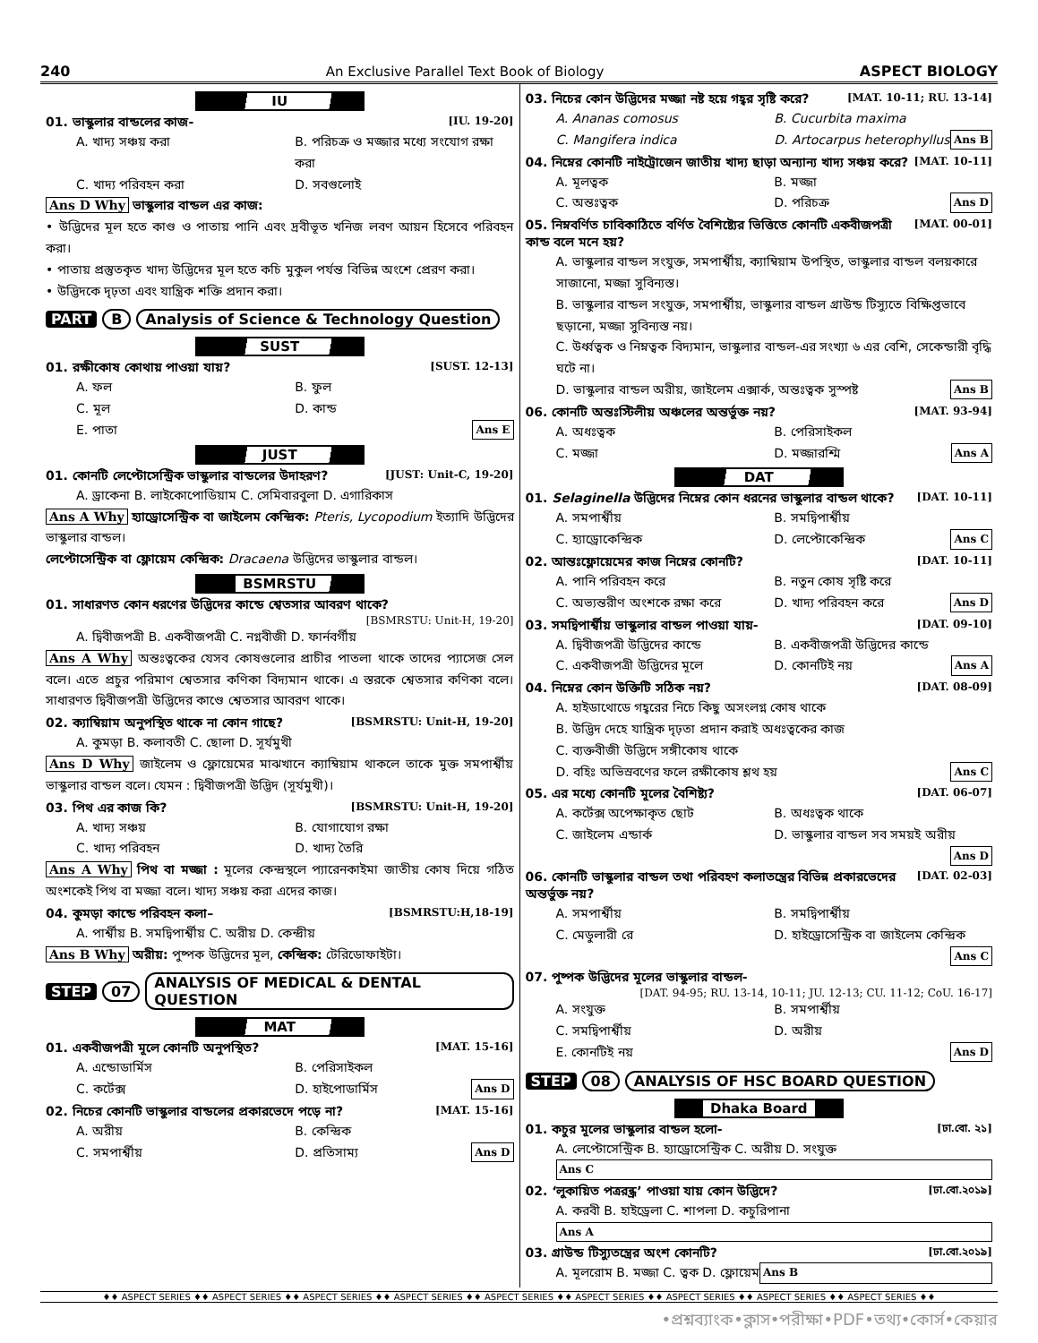240 An Exclusive Parallel Text Book of Biology ASPECT BIOLOGY
IU
01. ভাস্কুলার বান্ডলের কাজ- [IU. 19-20]
A. খাদ্য সঞ্চয় করা B. পরিচক্র ও মজ্জার মধ্যে সংযোগ রক্ষা করা C. খাদ্য পরিবহন করা D. সবগুলোই
Ans D Why ভাস্কুলার বান্ডল এর কাজ:
• উদ্ভিদের মূল হতে কাণ্ড ও পাতায় পানি এবং দ্রবীভূত খনিজ লবণ আয়ন হিসেবে পরিবহন করা।
• পাতায় প্রস্তুতকৃত খাদ্য উদ্ভিদের মূল হতে কচি মুকুল পর্যন্ত বিভিন্ন অংশে প্রেরণ করা।
• উদ্ভিদকে দৃঢ়তা এবং যান্ত্রিক শক্তি প্রদান করা।
PART B Analysis of Science & Technology Question
SUST
01. রক্ষীকোষ কোথায় পাওয়া যায়? [SUST. 12-13]
A. ফল B. ফুল C. মূল D. কান্ড E. পাতা Ans E
JUST
01. কোনটি লেপ্টোসেন্ট্রিক ভাস্কুলার বান্ডলের উদাহরণ? [JUST: Unit-C, 19-20]
A. ড্রাকেনা B. লাইকোপোডিয়াম C. সেমিবারবুলা D. এগারিকাস
Ans A Why হ্যাড্রোসেন্ট্রিক বা জাইলেম কেন্দ্রিক: Pteris, Lycopodium ইত্যাদি উদ্ভিদের ভাস্কুলার বান্ডল।
লেপ্টোসেন্ট্রিক বা ফ্লোয়েম কেন্দ্রিক: Dracaena উদ্ভিদের ভাস্কুলার বান্ডল।
BSMRSTU
01. সাধারণত কোন ধরণের উদ্ভিদের কান্ডে শ্বেতসার আবরণ থাকে?
[BSMRSTU: Unit-H, 19-20]
A. দ্বিবীজপত্রী B. একবীজপত্রী C. নগ্নবীজী D. ফার্নবর্গীয়
Ans A Why অন্তঃত্বকের যেসব কোষগুলোর প্রাচীর পাতলা থাকে তাদের প্যাসেজ সেল বলে। এতে প্রচুর পরিমাণ শ্বেতসার কণিকা বিদ্যমান থাকে। এ স্তরকে শ্বেতসার কণিকা বলে। সাধারণত দ্বিবীজপত্রী উদ্ভিদের কাণ্ডে শ্বেতসার আবরণ থাকে।
02. ক্যাম্বিয়াম অনুপস্থিত থাকে না কোন গাছে? [BSMRSTU: Unit-H, 19-20]
A. কুমড়া B. কলাবতী C. ছোলা D. সূর্যমুখী
Ans D Why জাইলেম ও ফ্লোয়েমের মাঝখানে ক্যাম্বিয়াম থাকলে তাকে মুক্ত সমপার্শ্বীয় ভাস্কুলার বান্ডল বলে। যেমন : দ্বিবীজপত্রী উদ্ভিদ (সূর্যমুখী)।
03. পিথ এর কাজ কি? [BSMRSTU: Unit-H, 19-20]
A. খাদ্য সঞ্চয় B. যোগাযোগ রক্ষা C. খাদ্য পরিবহন D. খাদ্য তৈরি
Ans A Why পিথ বা মজ্জা : মূলের কেন্দ্রস্থলে প্যারেনকাইমা জাতীয় কোষ দিয়ে গঠিত অংশকেই পিথ বা মজ্জা বলে। খাদ্য সঞ্চয় করা এদের কাজ।
04. কুমড়া কান্ডে পরিবহন কলা– [BSMRSTU:H,18-19]
A. পার্শ্বীয় B. সমদ্বিপার্শ্বীয় C. অরীয় D. কেন্দ্রীয়
Ans B Why অরীয়: পুষ্পক উদ্ভিদের মূল, কেন্দ্রিক: টেরিডোফাইটা।
STEP 07 ANALYSIS OF MEDICAL & DENTAL QUESTION
MAT
01. একবীজপত্রী মূলে কোনটি অনুপস্থিত? [MAT. 15-16]
A. এন্ডোডার্মিস B. পেরিসাইকল C. কর্টেক্স D. হাইপোডার্মিস Ans D
02. নিচের কোনটি ভাস্কুলার বান্ডলের প্রকারভেদে পড়ে না? [MAT. 15-16]
A. অরীয় B. কেন্দ্রিক C. সমপার্শ্বীয় D. প্রতিসাম্য Ans D
03. নিচের কোন উদ্ভিদের মজ্জা নষ্ট হয়ে গহ্বর সৃষ্টি করে? [MAT. 10-11; RU. 13-14]
A. Ananas comosus B. Cucurbita maxima C. Mangifera indica D. Artocarpus heterophyllus Ans B
04. নিম্নের কোনটি নাইট্রোজেন জাতীয় খাদ্য ছাড়া অন্যান্য খাদ্য সঞ্চয় করে? [MAT. 10-11]
A. মূলত্বক B. মজ্জা C. অন্তঃত্বক D. পরিচক্র Ans D
05. নিম্নবর্ণিত চাবিকাঠিতে বর্ণিত বৈশিষ্ট্যের ভিত্তিতে কোনটি একবীজপত্রী কান্ড বলে মনে হয়? [MAT. 00-01]
A. ভাস্কুলার বান্ডল সংযুক্ত, সমপার্শ্বীয়, ক্যাম্বিয়াম উপস্থিত, ভাস্কুলার বান্ডল বলয়কারে সাজানো, মজ্জা সুবিন্যস্ত।
B. ভাস্কুলার বান্ডল সংযুক্ত, সমপার্শ্বীয়, ভাস্কুলার বান্ডল গ্রাউন্ড টিস্যুতে বিক্ষিপ্তভাবে ছড়ানো, মজ্জা সুবিন্যস্ত নয়।
C. উর্ধ্বত্বক ও নিম্নত্বক বিদ্যমান, ভাস্কুলার বান্ডল-এর সংখ্যা ৬ এর বেশি, সেকেন্ডারী বৃদ্ধি ঘটে না।
D. ভাস্কুলার বান্ডল অরীয়, জাইলেম এক্সার্ক, অন্তঃত্বক সুস্পষ্ট Ans B
06. কোনটি অন্তঃস্টিলীয় অঞ্চলের অন্তর্ভুক্ত নয়? [MAT. 93-94]
A. অধঃত্বক B. পেরিসাইকল C. মজ্জা D. মজ্জারশ্মি Ans A
DAT
01. Selaginella উদ্ভিদের নিম্নের কোন ধরনের ভাস্কুলার বান্ডল থাকে? [DAT. 10-11]
A. সমপার্শ্বীয় B. সমদ্বিপার্শ্বীয় C. হ্যাড্রোকেন্দ্রিক D. লেপ্টোকেন্দ্রিক Ans C
02. আন্তঃফ্লোয়েমের কাজ নিম্নের কোনটি? [DAT. 10-11]
A. পানি পরিবহন করে B. নতুন কোষ সৃষ্টি করে C. অভ্যন্তরীণ অংশকে রক্ষা করে D. খাদ্য পরিবহন করে Ans D
03. সমদ্বিপার্শ্বীয় ভাস্কুলার বান্ডল পাওয়া যায়- [DAT. 09-10]
A. দ্বিবীজপত্রী উদ্ভিদের কান্ডে B. একবীজপত্রী উদ্ভিদের কান্ডে C. একবীজপত্রী উদ্ভিদের মূলে D. কোনটিই নয় Ans A
04. নিম্নের কোন উক্তিটি সঠিক নয়? [DAT. 08-09]
A. হাইডাথোডে গহ্বরের নিচে কিছু অসংলগ্ন কোষ থাকে
B. উদ্ভিদ দেহে যান্ত্রিক দৃঢ়তা প্রদান করাই অধঃত্বকের কাজ
C. ব্যক্তবীজী উদ্ভিদে সঙ্গীকোষ থাকে
D. বহিঃ অভিস্রবণের ফলে রক্ষীকোষ শ্লথ হয় Ans C
05. এর মধ্যে কোনটি মূলের বৈশিষ্ট্য? [DAT. 06-07]
A. কর্টেক্স অপেক্ষাকৃত ছোট B. অধঃত্বক থাকে C. জাইলেম এন্ডার্ক D. ভাস্কুলার বান্ডল সব সময়ই অরীয় Ans D
06. কোনটি ভাস্কুলার বান্ডল তথা পরিবহণ কলাতন্ত্রের বিভিন্ন প্রকারভেদের অন্তর্ভুক্ত নয়? [DAT. 02-03]
A. সমপার্শ্বীয় B. সমদ্বিপার্শ্বীয় C. মেডুলারী রে D. হাইড্রোসেন্ট্রিক বা জাইলেম কেন্দ্রিক Ans C
07. পুষ্পক উদ্ভিদের মূলের ভাস্কুলার বান্ডল-
[DAT. 94-95; RU. 13-14, 10-11; JU. 12-13; CU. 11-12; CoU. 16-17]
A. সংযুক্ত B. সমপার্শ্বীয় C. সমদ্বিপার্শ্বীয় D. অরীয় E. কোনটিই নয় Ans D
STEP 08 ANALYSIS OF HSC BOARD QUESTION
Dhaka Board
01. কচুর মূলের ভাস্কুলার বান্ডল হলো- [ঢা.বো. ২১]
A. লেপ্টোসেন্ট্রিক B. হ্যাড্রোসেন্ট্রিক C. অরীয় D. সংযুক্ত Ans C
02. ‘লুকায়িত পত্ররন্ধ্র’ পাওয়া যায় কোন উদ্ভিদে? [ঢা.বো.২০১৯]
A. করবী B. হাইড্রেলা C. শাপলা D. কচুরিপানা Ans A
03. গ্রাউন্ড টিস্যুতন্ত্রের অংশ কোনটি? [ঢা.বো.২০১৯]
A. মূলরোম B. মজ্জা C. ত্বক D. ফ্লোয়েম Ans B
♦♦ ASPECT SERIES ♦♦ ASPECT SERIES ♦♦ ASPECT SERIES ♦♦ ASPECT SERIES ♦♦ ASPECT SERIES ♦♦ ASPECT SERIES ♦♦ ASPECT SERIES ♦♦ ASPECT SERIES ♦♦ ASPECT SERIES ♦♦
•প্রশ্নব্যাংক•ক্লাস•পরীক্ষা•PDF•তথ্য•কোর্স•কেয়ার